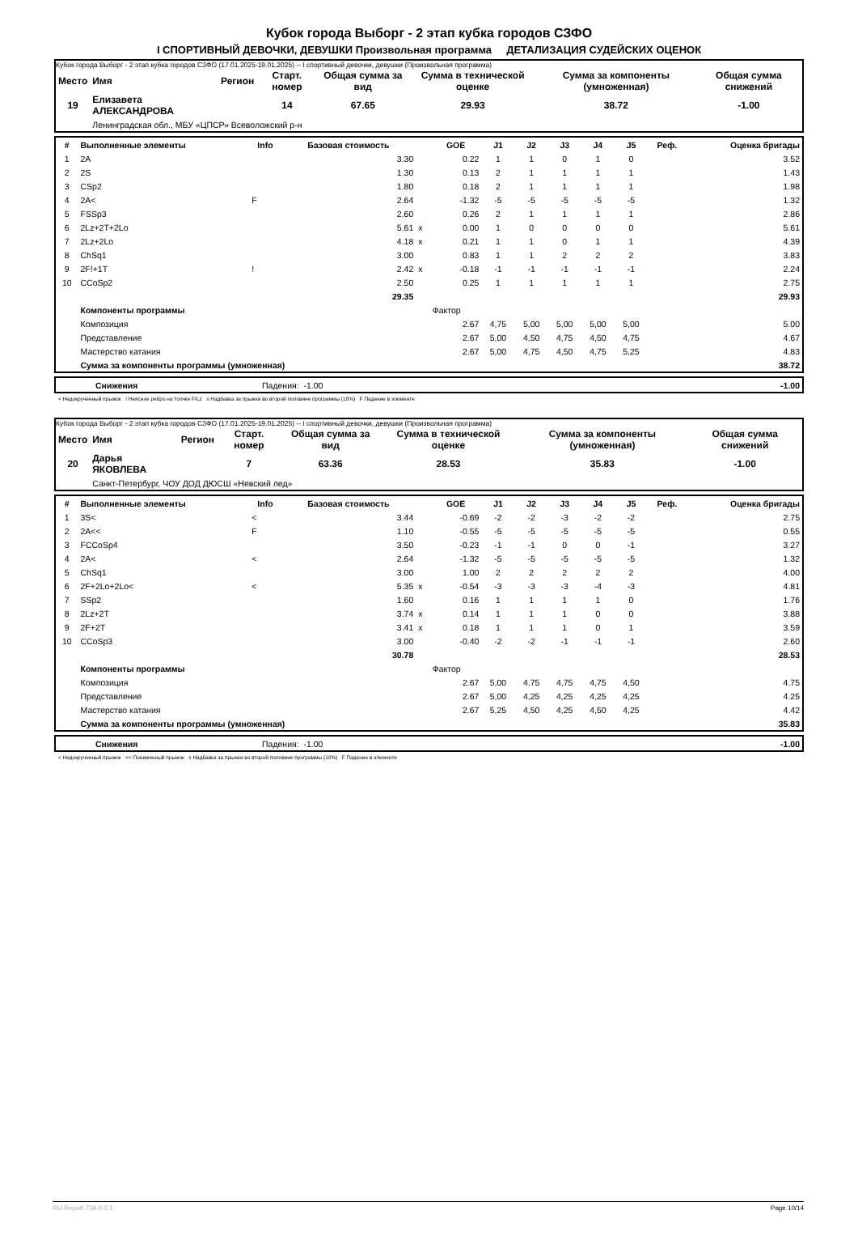Кубок города Выборг - 2 этап кубка городов СЗФО
I СПОРТИВНЫЙ ДЕВОЧКИ, ДЕВУШКИ Произвольная программа ДЕТАЛИЗАЦИЯ СУДЕЙСКИХ ОЦЕНОК
Кубок города Выборг - 2 этап кубка городов СЗФО (17.01.2025-19.01.2025) -- I спортивный девочки, девушки (Произвольная программа)
| Место | Имя | Регион | Старт. номер | Общая сумма за вид | Сумма в технической оценке | Сумма за компоненты (умноженная) | Общая сумма снижений |
| --- | --- | --- | --- | --- | --- | --- | --- |
| 19 | Елизавета АЛЕКСАНДРОВА | | 14 | 67.65 | 29.93 | 38.72 | -1.00 |
| | Ленинградская обл., МБУ «ЦПСР» Всеволожский р-н | | | | | | |
| # | Выполненные элементы | Info | Базовая стоимость | | GOE | J1 | J2 | J3 | J4 | J5 | Реф. | Оценка бригады |
| --- | --- | --- | --- | --- | --- | --- | --- | --- | --- | --- | --- | --- |
| 1 | 2A | | 3.30 | | 0.22 | 1 | 1 | 0 | 1 | 0 | | 3.52 |
| 2 | 2S | | 1.30 | | 0.13 | 2 | 1 | 1 | 1 | 1 | | 1.43 |
| 3 | CSp2 | | 1.80 | | 0.18 | 2 | 1 | 1 | 1 | 1 | | 1.98 |
| 4 | 2A< | F | 2.64 | | -1.32 | -5 | -5 | -5 | -5 | -5 | | 1.32 |
| 5 | FSSp3 | | 2.60 | | 0.26 | 2 | 1 | 1 | 1 | 1 | | 2.86 |
| 6 | 2Lz+2T+2Lo | | 5.61 | x | 0.00 | 1 | 0 | 0 | 0 | 0 | | 5.61 |
| 7 | 2Lz+2Lo | | 4.18 | x | 0.21 | 1 | 1 | 0 | 1 | 1 | | 4.39 |
| 8 | ChSq1 | | 3.00 | | 0.83 | 1 | 1 | 2 | 2 | 2 | | 3.83 |
| 9 | 2F!+1T | ! | 2.42 | x | -0.18 | -1 | -1 | -1 | -1 | -1 | | 2.24 |
| 10 | CCoSp2 | | 2.50 | | 0.25 | 1 | 1 | 1 | 1 | 1 | | 2.75 |
| | | | 29.35 | | | | | | | | | 29.93 |
| | Компоненты программы | | | | Фактор | | | | | | | |
| | Композиция | | | | 2.67 | 4,75 | 5,00 | 5,00 | 5,00 | 5,00 | | 5.00 |
| | Представление | | | | 2.67 | 5,00 | 4,50 | 4,75 | 4,50 | 4,75 | | 4.67 |
| | Мастерство катания | | | | 2.67 | 5,00 | 4,75 | 4,50 | 4,75 | 5,25 | | 4.83 |
| | Сумма за компоненты программы (умноженная) | | | | | | | | | | | 38.72 |
| | Снижения | Падения: -1.00 | -1.00 |
< Недокрученный прыжок ! Неясное ребро на толчке F/Lz x Надбавка за прыжки во второй половине программы (10%) F Падение в элементе
Кубок города Выборг - 2 этап кубка городов СЗФО (17.01.2025-19.01.2025) -- I спортивный девочки, девушки (Произвольная программа)
| Место | Имя | Регион | Старт. номер | Общая сумма за вид | Сумма в технической оценке | Сумма за компоненты (умноженная) | Общая сумма снижений |
| --- | --- | --- | --- | --- | --- | --- | --- |
| 20 | Дарья ЯКОВЛЕВА | | 7 | 63.36 | 28.53 | 35.83 | -1.00 |
| | Санкт-Петербург, ЧОУ ДОД ДЮСШ «Невский лед» | | | | | | |
| # | Выполненные элементы | Info | Базовая стоимость | | GOE | J1 | J2 | J3 | J4 | J5 | Реф. | Оценка бригады |
| --- | --- | --- | --- | --- | --- | --- | --- | --- | --- | --- | --- | --- |
| 1 | 3S< | < | 3.44 | | -0.69 | -2 | -2 | -3 | -2 | -2 | | 2.75 |
| 2 | 2A<< | F | 1.10 | | -0.55 | -5 | -5 | -5 | -5 | -5 | | 0.55 |
| 3 | FCCoSp4 | | 3.50 | | -0.23 | -1 | -1 | 0 | 0 | -1 | | 3.27 |
| 4 | 2A< | < | 2.64 | | -1.32 | -5 | -5 | -5 | -5 | -5 | | 1.32 |
| 5 | ChSq1 | | 3.00 | | 1.00 | 2 | 2 | 2 | 2 | 2 | | 4.00 |
| 6 | 2F+2Lo+2Lo< | < | 5.35 | x | -0.54 | -3 | -3 | -3 | -4 | -3 | | 4.81 |
| 7 | SSp2 | | 1.60 | | 0.16 | 1 | 1 | 1 | 1 | 0 | | 1.76 |
| 8 | 2Lz+2T | | 3.74 | x | 0.14 | 1 | 1 | 1 | 0 | 0 | | 3.88 |
| 9 | 2F+2T | | 3.41 | x | 0.18 | 1 | 1 | 1 | 0 | 1 | | 3.59 |
| 10 | CCoSp3 | | 3.00 | | -0.40 | -2 | -2 | -1 | -1 | -1 | | 2.60 |
| | | | 30.78 | | | | | | | | | 28.53 |
| | Компоненты программы | | | | Фактор | | | | | | | |
| | Композиция | | | | 2.67 | 5,00 | 4,75 | 4,75 | 4,75 | 4,50 | | 4.75 |
| | Представление | | | | 2.67 | 5,00 | 4,25 | 4,25 | 4,25 | 4,25 | | 4.25 |
| | Мастерство катания | | | | 2.67 | 5,25 | 4,50 | 4,25 | 4,50 | 4,25 | | 4.42 |
| | Сумма за компоненты программы (умноженная) | | | | | | | | | | | 35.83 |
| | Снижения | Падения: -1.00 | -1.00 |
< Недокрученный прыжок << Пониженный прыжок x Надбавка за прыжки во второй половине программы (10%) F Падение в элементе
RU-Report 73A 0.0.1 Page 10/14